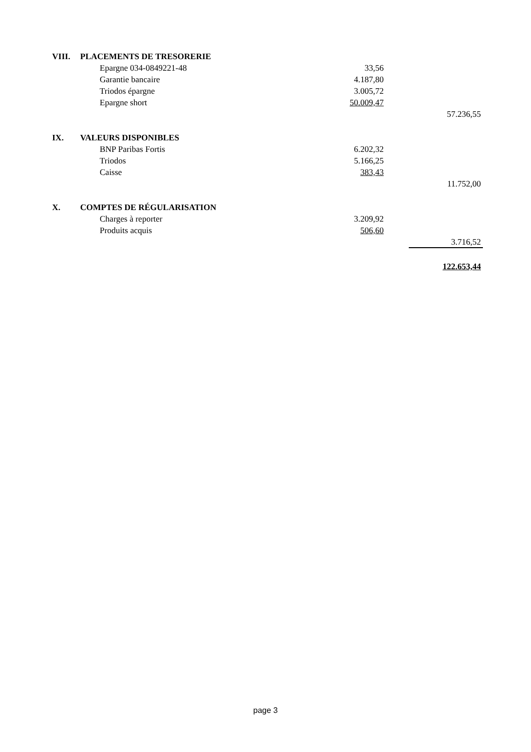| VIII. | PLACEMENTS DE TRESORERIE | | | |
| | Epargne 034-0849221-48 | 33,56 | | |
| | Garantie bancaire | 4.187,80 | | |
| | Triodos épargne | 3.005,72 | | |
| | Epargne short | 50.009,47 | | |
| | | | | 57.236,55 |
| IX. | VALEURS DISPONIBLES | | | |
| | BNP Paribas Fortis | 6.202,32 | | |
| | Triodos | 5.166,25 | | |
| | Caisse | 383,43 | | |
| | | | | 11.752,00 |
| X. | COMPTES DE RÉGULARISATION | | | |
| | Charges à reporter | 3.209,92 | | |
| | Produits acquis | 506,60 | | |
| | | | | 3.716,52 |
| | | | | 122.653,44 |
page 3